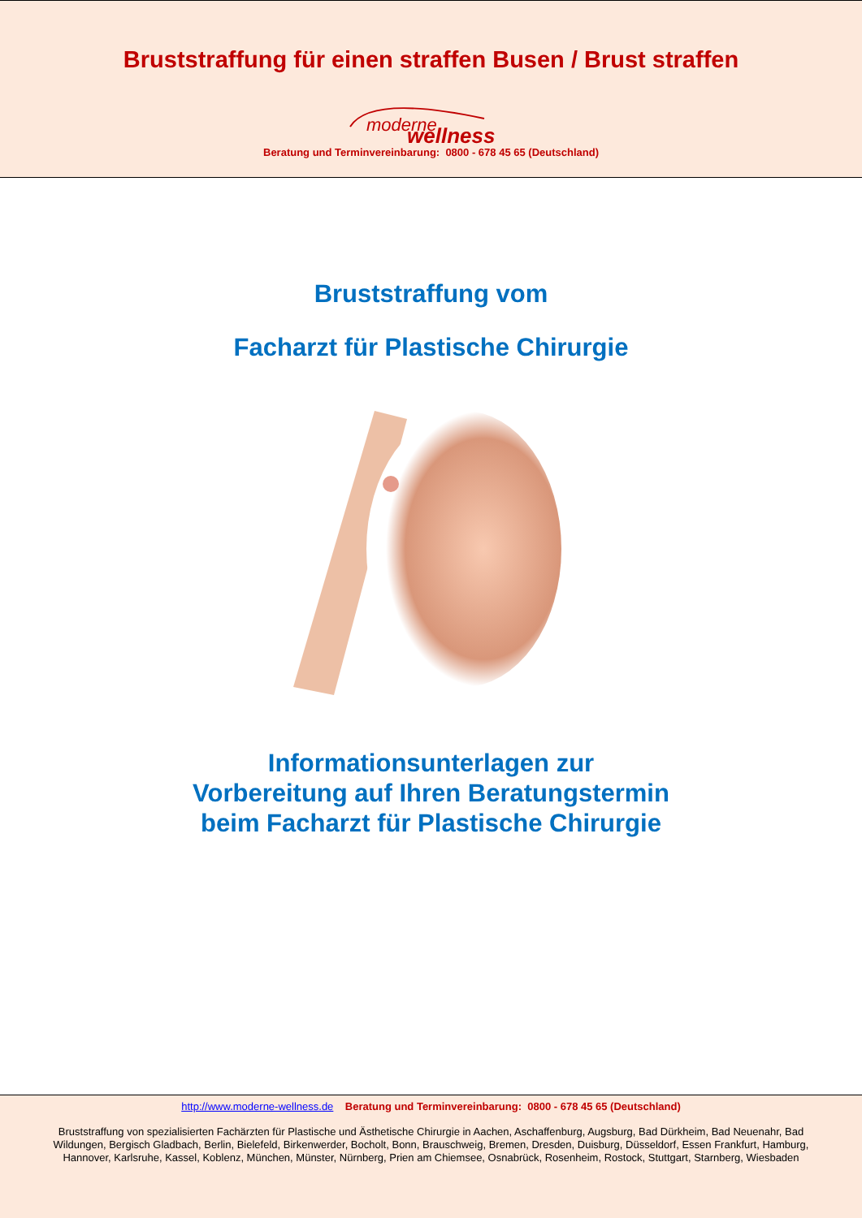Bruststraffung für einen straffen Busen / Brust straffen
moderne
wellness
Beratung und Terminvereinbarung: 0800 - 678 45 65 (Deutschland)
Bruststraffung vom
Facharzt für Plastische Chirurgie
Informationsunterlagen zur
Vorbereitung auf Ihren Beratungstermin
beim Facharzt für Plastische Chirurgie
http://www.moderne-wellness.de Beratung und Terminvereinbarung: 0800 - 678 45 65 (Deutschland)
Bruststraffung von spezialisierten Fachärzten für Plastische und Ästhetische Chirurgie in Aachen, Aschaffenburg, Augsburg, Bad Dürkheim, Bad Neuenahr, Bad Wildungen, Bergisch Gladbach, Berlin, Bielefeld, Birkenwerder, Bocholt, Bonn, Brauschweig, Bremen, Dresden, Duisburg, Düsseldorf, Essen Frankfurt, Hamburg, Hannover, Karlsruhe, Kassel, Koblenz, München, Münster, Nürnberg, Prien am Chiemsee, Osnabrück, Rosenheim, Rostock, Stuttgart, Starnberg, Wiesbaden